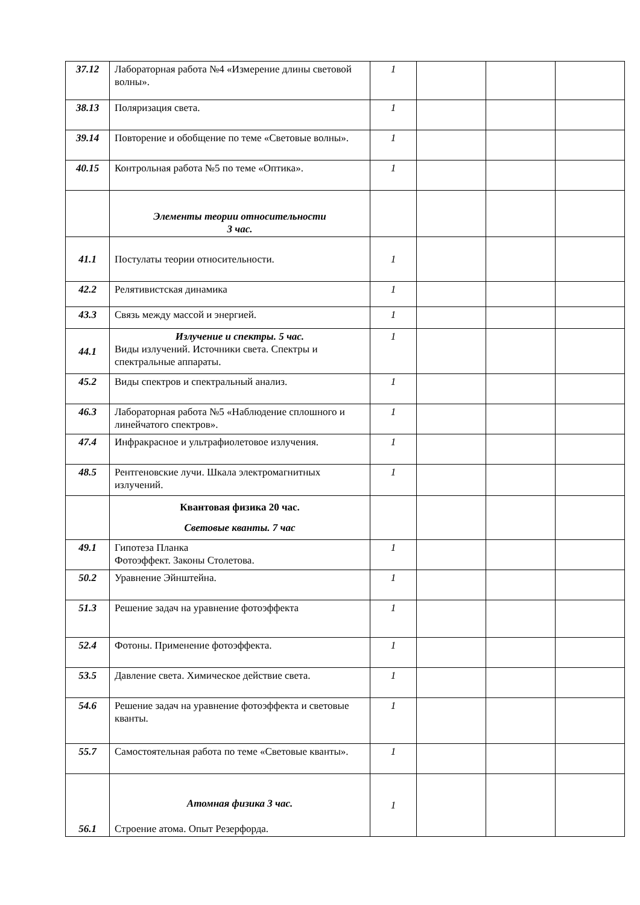| 37.12 | Лабораторная работа №4 «Измерение длины световой волны». | 1 | | | |
| 38.13 | Поляризация света. | 1 | | | |
| 39.14 | Повторение и обобщение по теме «Световые волны». | 1 | | | |
| 40.15 | Контрольная работа №5 по теме «Оптика». | 1 | | | |
| | Элементы теории относительности 3 час. | | | | |
| 41.1 | Постулаты теории относительности. | 1 | | | |
| 42.2 | Релятивистская динамика | 1 | | | |
| 43.3 | Связь между массой и энергией. | 1 | | | |
| 44.1 | Излучение и спектры. 5 час. Виды излучений. Источники света. Спектры и спектральные аппараты. | 1 | | | |
| 45.2 | Виды спектров и спектральный анализ. | 1 | | | |
| 46.3 | Лабораторная работа №5 «Наблюдение сплошного и линейчатого спектров». | 1 | | | |
| 47.4 | Инфракрасное и ультрафиолетовое излучения. | 1 | | | |
| 48.5 | Рентгеновские лучи. Шкала электромагнитных излучений. | 1 | | | |
| | Квантовая физика 20 час. Световые кванты. 7 час | | | | |
| 49.1 | Гипотеза Планка Фотоэффект. Законы Столетова. | 1 | | | |
| 50.2 | Уравнение Эйнштейна. | 1 | | | |
| 51.3 | Решение задач на уравнение фотоэффекта | 1 | | | |
| 52.4 | Фотоны. Применение фотоэффекта. | 1 | | | |
| 53.5 | Давление света. Химическое действие света. | 1 | | | |
| 54.6 | Решение задач на уравнение фотоэффекта и световые кванты. | 1 | | | |
| 55.7 | Самостоятельная работа по теме «Световые кванты». | 1 | | | |
| 56.1 | Атомная физика 3 час. Строение атома. Опыт Резерфорда. | 1 | | | |